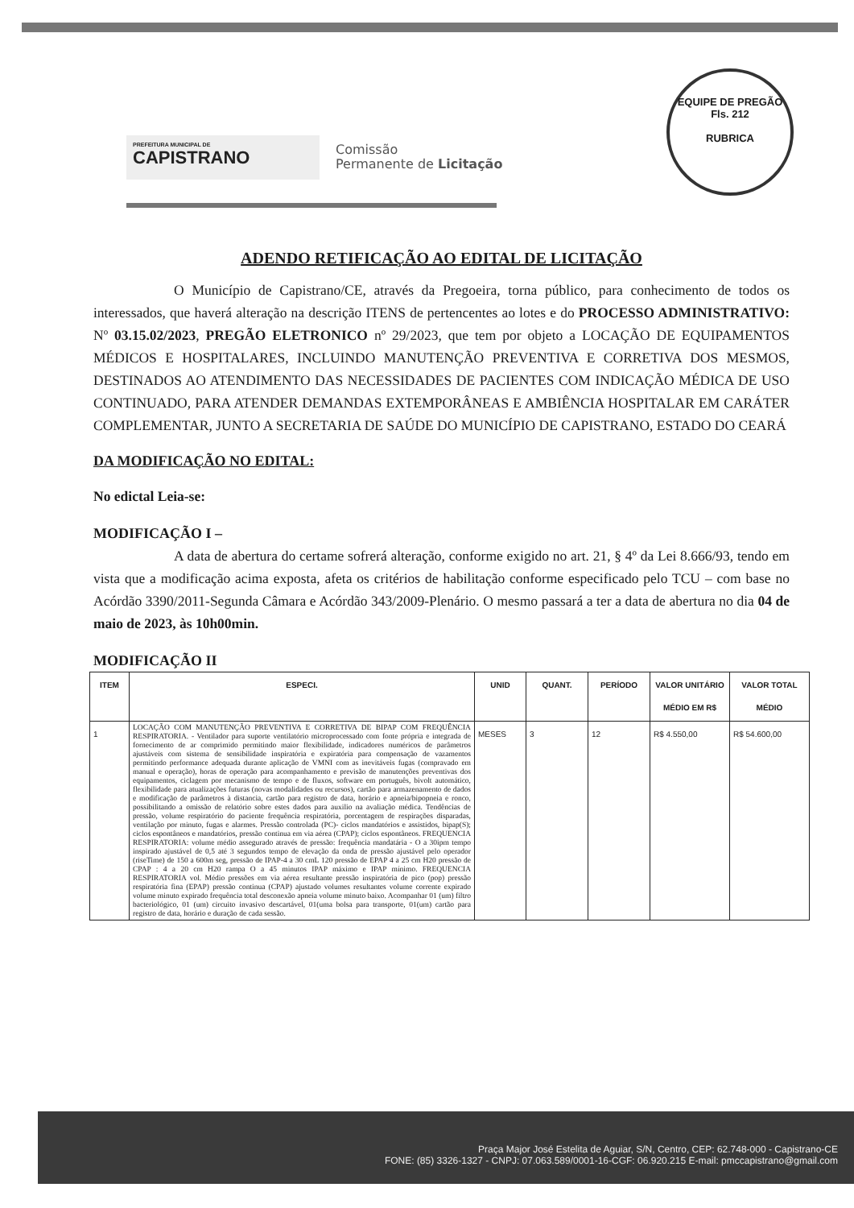PREFEITURA MUNICIPAL DE
CAPISTRANO
Comissão
Permanente de Licitação
EQUIPE DE PREGÃO
Fls. 212
RUBRICA
ADENDO RETIFICAÇÃO AO EDITAL DE LICITAÇÃO
O Município de Capistrano/CE, através da Pregoeira, torna público, para conhecimento de todos os interessados, que haverá alteração na descrição ITENS de pertencentes ao lotes e do PROCESSO ADMINISTRATIVO: Nº 03.15.02/2023, PREGÃO ELETRONICO nº 29/2023, que tem por objeto a LOCAÇÃO DE EQUIPAMENTOS MÉDICOS E HOSPITALARES, INCLUINDO MANUTENÇÃO PREVENTIVA E CORRETIVA DOS MESMOS, DESTINADOS AO ATENDIMENTO DAS NECESSIDADES DE PACIENTES COM INDICAÇÃO MÉDICA DE USO CONTINUADO, PARA ATENDER DEMANDAS EXTEMPORÂNEAS E AMBIÊNCIA HOSPITALAR EM CARÁTER COMPLEMENTAR, JUNTO A SECRETARIA DE SAÚDE DO MUNICÍPIO DE CAPISTRANO, ESTADO DO CEARÁ
DA MODIFICAÇÃO NO EDITAL:
No edictal Leia-se:
MODIFICAÇÃO I –
A data de abertura do certame sofrerá alteração, conforme exigido no art. 21, § 4º da Lei 8.666/93, tendo em vista que a modificação acima exposta, afeta os critérios de habilitação conforme especificado pelo TCU – com base no Acórdão 3390/2011-Segunda Câmara e Acórdão 343/2009-Plenário. O mesmo passará a ter a data de abertura no dia 04 de maio de 2023, às 10h00min.
MODIFICAÇÃO II
| ITEM | ESPECI. | UNID | QUANT. | PERÍODO | VALOR UNITÁRIO MÉDIO EM R$ | VALOR TOTAL MÉDIO |
| --- | --- | --- | --- | --- | --- | --- |
| 1 | LOCAÇÃO COM MANUTENÇÃO PREVENTIVA E CORRETIVA DE BIPAP COM FREQUÊNCIA RESPIRATORIA. - Ventilador para suporte ventilatório microprocessado com fonte própria e integrada de fornecimento de ar comprimido permitindo maior flexibilidade, indicadores numéricos de parâmetros ajustáveis com sistema de sensibilidade inspiratória e expiratória para compensação de vazamentos permitindo performance adequada durante aplicação de VMNI com as inevitáveis fugas (compravado em manual e operação), horas de operação para acompanhamento e previsão de manutenções preventivas dos equipamentos, ciclagem por mecanismo de tempo e de fluxos, software em português, bivolt automático, flexibilidade para atualizações futuras (novas modalidades ou recursos), cartão para armazenamento de dados e modificação de parâmetros à distancia, cartão para registro de data, horário e apneia/bipopneia e ronco, possibilitando a omissão de relatório sobre estes dados para auxilio na avaliação médica. Tendências de pressão, volume respiratório do paciente frequência respiratória, porcentagem de respirações disparadas, ventilação por minuto, fugas e alarmes. Pressão controlada (PC)- ciclos mandatórios e assistidos, bipap(S); ciclos espontâneos e mandatórios, pressão continua em via aérea (CPAP); ciclos espontâneos. FREQUENCIA RESPIRATORIA: volume médio assegurado através de pressão: frequência mandatária - O a 30ipm tempo inspirado ajustável de 0,5 até 3 segundos tempo de elevação da onda de pressão ajustável pelo operador (riseTime) de 150 a 600m seg, pressão de IPAP-4 a 30 cmL 120 pressão de EPAP 4 a 25 cm H20 pressão de CPAP : 4 a 20 cm H20 rampa O a 45 minutos IPAP máximo e IPAP mínimo. FREQUENCIA RESPIRATORIA vol. Médio pressões em via aérea resultante pressão inspiratória de pico (pop) pressão respiratória fina (EPAP) pressão continua (CPAP) ajustado volumes resultantes volume corrente expirado volume minuto expirado frequência total desconexão apneia volume minuto baixo. Acompanhar 01 (um) filtro bacteriológico, 01 (um) circuito invasivo descartável, 01(uma bolsa para transporte, 01(um) cartão para registro de data, horário e duração de cada sessão. | MESES | 3 | 12 | R$ 4.550,00 | R$ 54.600,00 |
Praça Major José Estelita de Aguiar, S/N, Centro, CEP: 62.748-000 - Capistrano-CE
FONE: (85) 3326-1327 - CNPJ: 07.063.589/0001-16-CGF: 06.920.215 E-mail: pmccapistrano@gmail.com